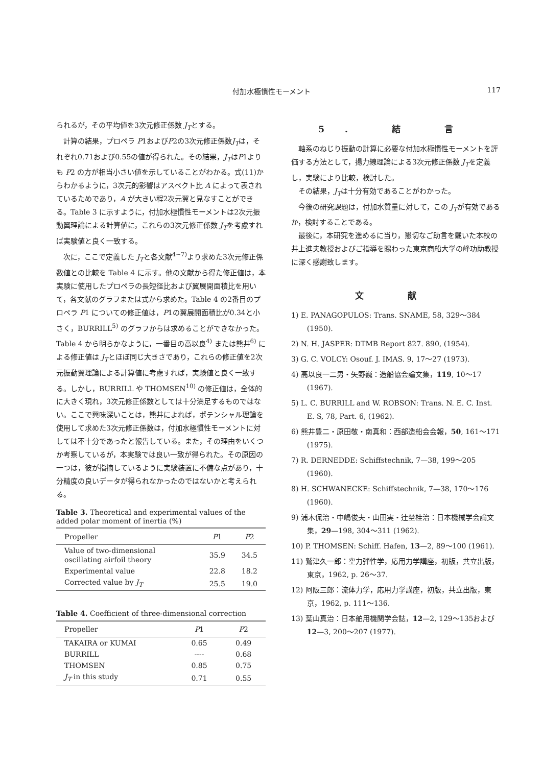付加水極慣性モーメント 117
られるが，その平均値を3次元修正係数 J<sub>T</sub>とする。
計算の結果，プロペラ P1およびP2の3次元修正係数J<sub>T</sub>は，それぞれ0.71および0.55の値が得られた。その結果，J<sub>T</sub>はP1よりも P2 の方が相当小さい値を示していることがわかる。式(11)からわかるように，3次元的影響はアスペクト比 A によって表されているためであり，A が大きい程2次元翼と見なすことができる。Table 3 に示すように，付加水極慣性モーメントは2次元振動翼理論による計算値に，これらの3次元修正係数 J<sub>T</sub>を考慮すれば実験値と良く一致する。
次に，ここで定義した J<sub>T</sub>と各文献<sup>4~7)</sup>より求めた3次元修正係数値との比較を Table 4 に示す。他の文献から得た修正値は，本実験に使用したプロペラの長短径比および翼展開面積比を用いて，各文献のグラフまたは式から求めた。Table 4 の2番目のプロペラ P1 についての修正値は，P1の翼展開面積比が0.34と小さく，BURRILL<sup>5)</sup> のグラフからは求めることができなかった。Table 4 から明らかなように，一番目の高以良<sup>4)</sup> または熊井<sup>6)</sup> による修正値は J<sub>T</sub>とほぼ同じ大きさであり，これらの修正値を2次元振動翼理論による計算値に考慮すれば，実験値と良く一致する。しかし，BURRILL や THOMSEN<sup>10)</sup> の修正値は，全体的に大きく現れ，3次元修正係数としては十分満足するものではない。ここで興味深いことは，熊井によれば，ポテンシャル理論を使用して求めた3次元修正係数は，付加水極慣性モーメントに対しては不十分であったと報告している。また，その理由をいくつか考察しているが，本実験では良い一致が得られた。その原因の一つは，彼が指摘しているように実験装置に不備な点があり，十分精度の良いデータが得られなかったのではないかと考えられる。
Table 3. Theoretical and experimental values of the added polar moment of inertia (%)
| Propeller | P 1 | P 2 |
| --- | --- | --- |
| Value of two-dimensional oscillating airfoil theory | 35.9 | 34.5 |
| Experimental value | 22.8 | 18.2 |
| Corrected value by J<sub>T</sub> | 25.5 | 19.0 |
Table 4. Coefficient of three-dimensional correction
| Propeller | P 1 | P 2 |
| --- | --- | --- |
| TAKAIRA or KUMAI | 0.65 | 0.49 |
| BURRILL | ---- | 0.68 |
| THOMSEN | 0.85 | 0.75 |
| J<sub>T</sub> in this study | 0.71 | 0.55 |
5. 結 言
軸系のねじり振動の計算に必要な付加水極慣性モーメントを評価する方法として，揚力線理論による3次元修正係数 J<sub>T</sub>を定義し，実験により比較，検討した。
その結果，J<sub>T</sub>は十分有効であることがわかった。
今後の研究課題は，付加水質量に対して，この J<sub>T</sub>が有効であるか，検討することである。
最後に，本研究を進めるに当り，懇切なご助言を戴いた本校の井上進夫教授およびご指導を賜わった東京商船大学の峰功助教授に深く感謝致します。
文 献
1) E. PANAGOPULOS: Trans. SNAME, 58, 329～384 (1950).
2) N. H. JASPER: DTMB Report 827. 890, (1954).
3) G. C. VOLCY: Osouf. J. IMAS. 9, 17～27 (1973).
4) 高以良一二男・矢野巍：造船協会論文集，119, 10～17 (1967).
5) L. C. BURRILL and W. ROBSON: Trans. N. E. C. Inst. E. S, 78, Part. 6, (1962).
6) 熊井豊二・原田敬・南真和：西部造船会会報，50, 161～171 (1975).
7) R. DERNEDDE: Schiffstechnik, 7—38, 199～205 (1960).
8) H. SCHWANECKE: Schiffstechnik, 7—38, 170～176 (1960).
9) 浦木侃治・中嶋俊夫・山田実・辻埜桂治：日本機械学会論文集，29—198, 304～311 (1962).
10) P. THOMSEN: Schiff. Hafen, 13—2, 89～100 (1961).
11) 鷲津久一郎：空力弾性学，応用力学講座，初版，共立出版，東京，1962, p. 26～37.
12) 阿阪三郎：流体力学，応用力学講座，初版，共立出版，東京，1962, p. 111～136.
13) 葉山真治：日本舶用機関学会誌，12—2, 129～135および12—3, 200～207 (1977).